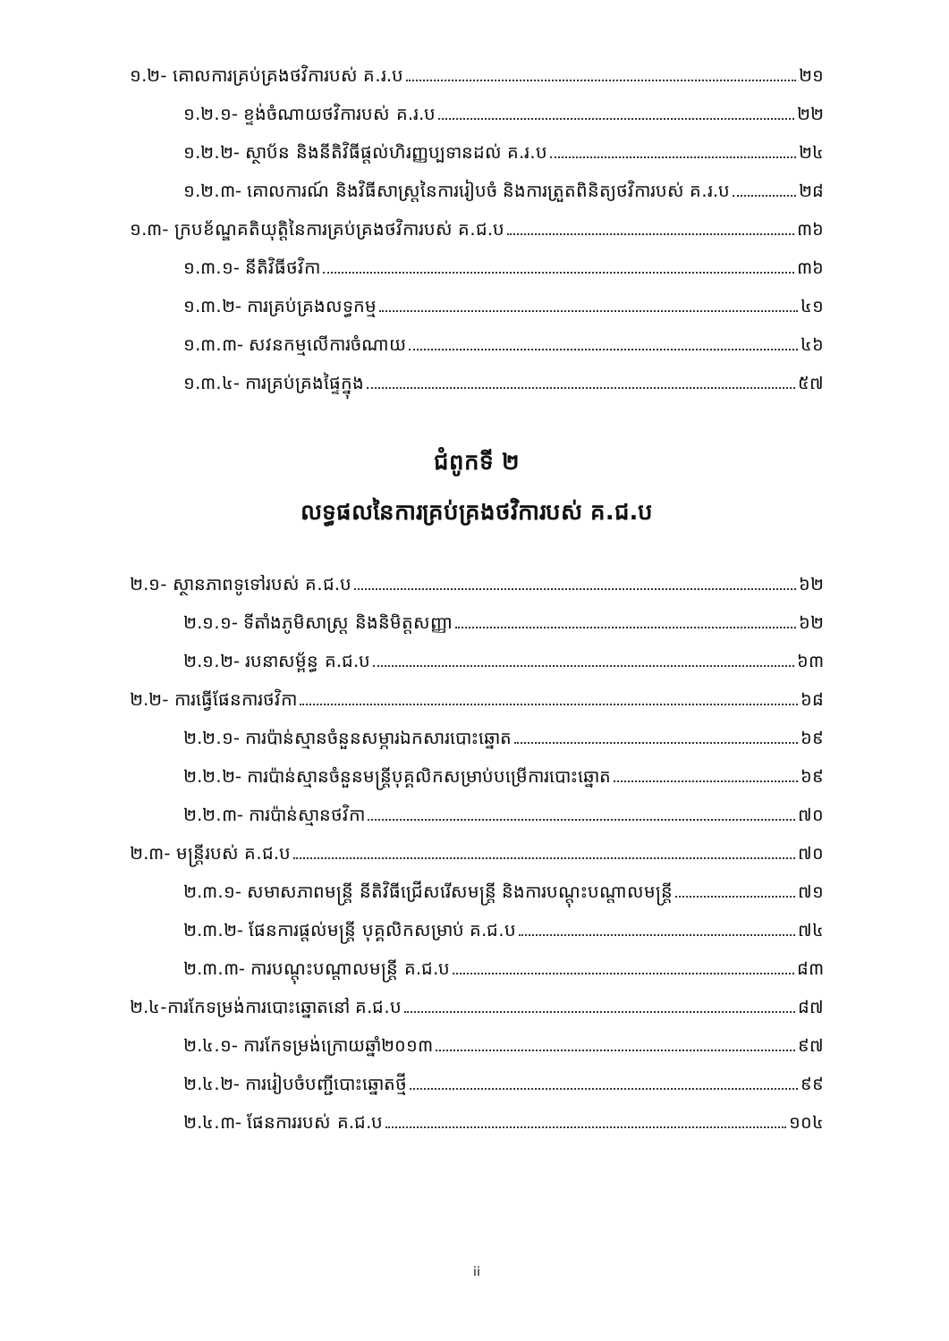១.២- គោលការគ្រប់គ្រងថវិការបស់ គ.រ.ប ២១
១.២.១- ខ្ទង់ចំណាយថវិការបស់ គ.រ.ប ២២
១.២.២- ស្ថាប័ន និងនីតិវិធីផ្តល់ហិរញ្ញប្បទានដល់ គ.រ.ប ២៤
១.២.៣- គោលការណ៍ និងវិធីសាស្ត្រនៃការរៀបចំ និងការត្រួតពិនិត្យថវិការបស់ គ.រ.ប ២៨
១.៣- ក្របខ័ណ្ឌគតិយុត្តិនៃការគ្រប់គ្រងថវិការបស់ គ.ជ.ប ៣៦
១.៣.១- នីតិវិធីថវិកា ៣៦
១.៣.២- ការគ្រប់គ្រងលទ្ធកម្ម ៤១
១.៣.៣- សវនកម្មលើការចំណាយ ៤៦
១.៣.៤- ការគ្រប់គ្រងផ្ទៃក្នុង ៥៧
ជំពូកទី ២
លទ្ធផលនៃការគ្រប់គ្រងថវិការបស់ គ.ជ.ប
២.១- ស្ថានភាពទូទៅរបស់ គ.ជ.ប ៦២
២.១.១- ទីតាំងភូមិសាស្ត្រ និងនិមិត្តសញ្ញា ៦២
២.១.២- របនាសម្ព័ន្ធ គ.ជ.ប ៦៣
២.២- ការធ្វើផែនការថវិកា ៦៨
២.២.១- ការប៉ាន់ស្មានចំនួនសម្ភារឯកសារបោះឆ្នោត ៦៩
២.២.២- ការប៉ាន់ស្មានចំនួនមន្ត្រីបុគ្គលិកសម្រាប់បម្រើការបោះឆ្នោត ៦៩
២.២.៣- ការប៉ាន់ស្មានថវិកា ៧០
២.៣- មន្ត្រីរបស់ គ.ជ.ប ៧០
២.៣.១- សមាសភាពមន្ត្រី នីតិវិធីជ្រើសរើសមន្ត្រី និងការបណ្តុះបណ្តាលមន្ត្រី ៧១
២.៣.២- ផែនការផ្តល់មន្ត្រី បុគ្គលិកសម្រាប់ គ.ជ.ប ៧៤
២.៣.៣- ការបណ្តុះបណ្តាលមន្ត្រី គ.ជ.ប ៨៣
២.៤-ការកែទម្រង់ការបោះឆ្នោតនៅ គ.ជ.ប ៨៧
២.៤.១- ការកែទម្រង់ក្រោយឆ្នាំ២០១៣ ៩៧
២.៤.២- ការរៀបចំបញ្ជីបោះឆ្នោតថ្មី ៩៩
២.៤.៣- ផែនការរបស់ គ.ជ.ប ១០៤
ii